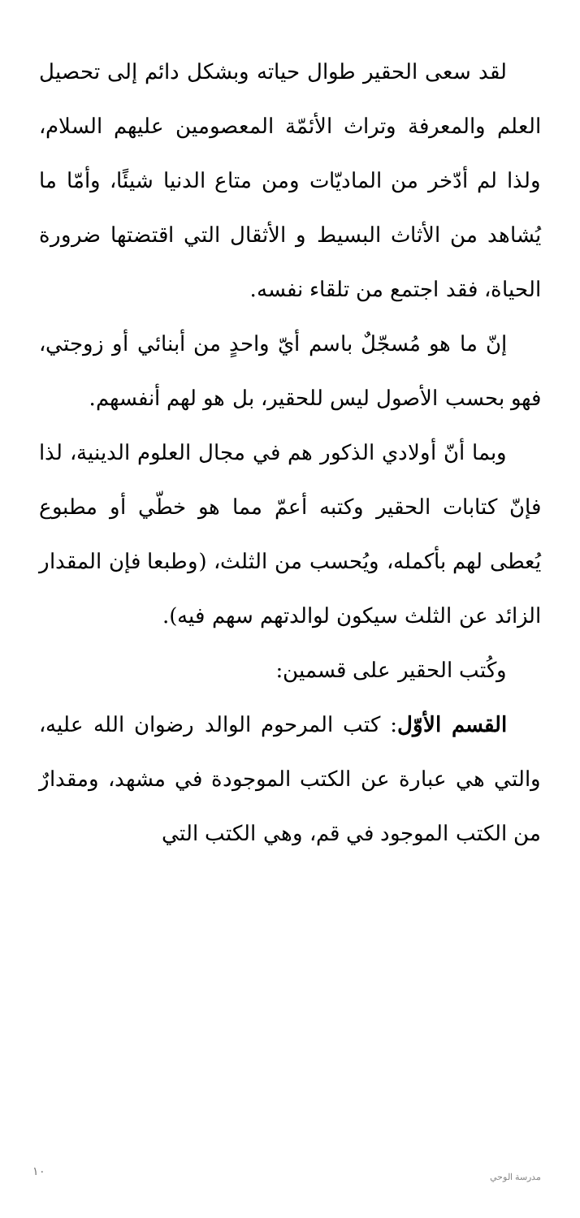لقد سعى الحقير طوال حياته وبشكل دائم إلى تحصيل العلم والمعرفة وتراث الأئمّة المعصومين عليهم السلام، ولذا لم أدّخر من الماديّات ومن متاع الدنيا شيئًا، وأمّا ما يُشاهد من الأثاث البسيط و الأثقال التي اقتضتها ضرورة الحياة، فقد اجتمع من تلقاء نفسه.
إنّ ما هو مُسجّلٌ باسم أيّ واحدٍ من أبنائي أو زوجتي، فهو بحسب الأصول ليس للحقير، بل هو لهم أنفسهم.
وبما أنّ أولادي الذكور هم في مجال العلوم الدينية، لذا فإنّ كتابات الحقير وكتبه أعمّ مما هو خطّي أو مطبوع يُعطى لهم بأكمله، ويُحسب من الثلث، (وطبعا فإن المقدار الزائد عن الثلث سيكون لوالدتهم سهم فيه).
وكُتب الحقير على قسمين:
القسم الأوّل: كتب المرحوم الوالد رضوان الله عليه، والتي هي عبارة عن الكتب الموجودة في مشهد، ومقدارٌ من الكتب الموجود في قم، وهي الكتب التي
١٠ مدرسة الوحي